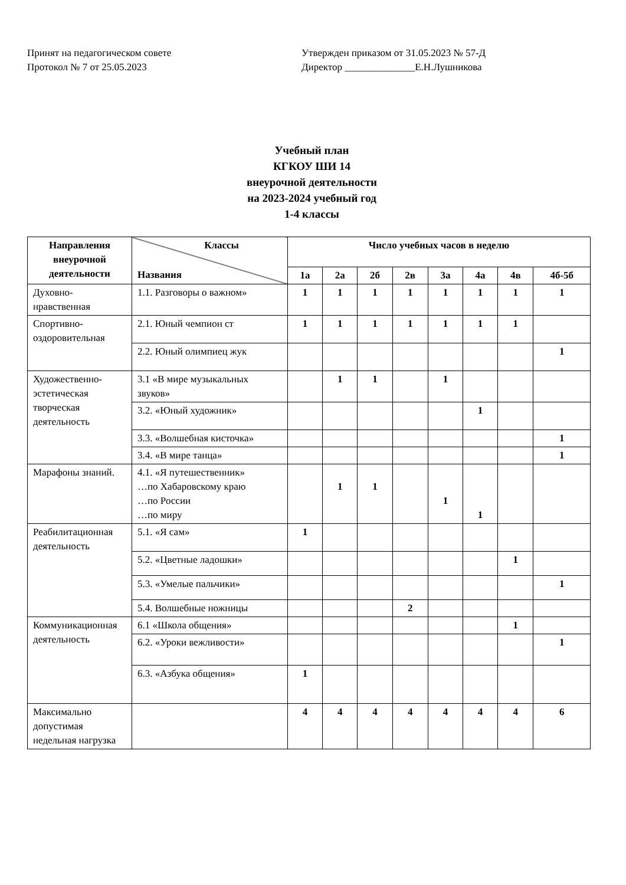Принят на педагогическом совете
Протокол № 7 от 25.05.2023
Утвержден приказом от 31.05.2023 № 57-Д
Директор ______________Е.Н.Лушникова
Учебный план
КГКОУ ШИ 14
внеурочной деятельности
на 2023-2024 учебный год
1-4 классы
| Направления внеурочной деятельности | Классы Названия | Число учебных часов в неделю | | | | | | | |
| --- | --- | --- | --- | --- | --- | --- | --- | --- | --- |
| | | 1а | 2а | 2б | 2в | 3а | 4а | 4в | 4б-5б |
| Духовно-нравственная | 1.1. Разговоры о важном» | 1 | 1 | 1 | 1 | 1 | 1 | 1 | 1 |
| Спортивно-оздоровительная | 2.1. Юный чемпион ст | 1 | 1 | 1 | 1 | 1 | 1 | 1 | |
| | 2.2. Юный олимпиец жук | | | | | | | | 1 |
| Художественно-эстетическая творческая деятельность | 3.1 «В мире музыкальных звуков» | | 1 | 1 | | 1 | | | |
| | 3.2. «Юный художник» | | | | | | 1 | | |
| | 3.3. «Волшебная кисточка» | | | | | | | | 1 |
| | 3.4. «В мире танца» | | | | | | | | 1 |
| Марафоны знаний. | 4.1. «Я путешественник» …по Хабаровскому краю …по России …по миру | | 1 | 1 | | 1 | 1 | | |
| Реабилитационная деятельность | 5.1. «Я сам» | 1 | | | | | | | |
| | 5.2. «Цветные ладошки» | | | | | | | 1 | |
| | 5.3. «Умелые пальчики» | | | | | | | | 1 |
| | 5.4. Волшебные ножницы | | | | 2 | | | | |
| Коммуникационная деятельность | 6.1 «Школа общения» | | | | | | | 1 | |
| | 6.2. «Уроки вежливости» | | | | | | | | 1 |
| | 6.3. «Азбука общения» | 1 | | | | | | | |
| Максимально допустимая недельная нагрузка | | 4 | 4 | 4 | 4 | 4 | 4 | 4 | 6 |